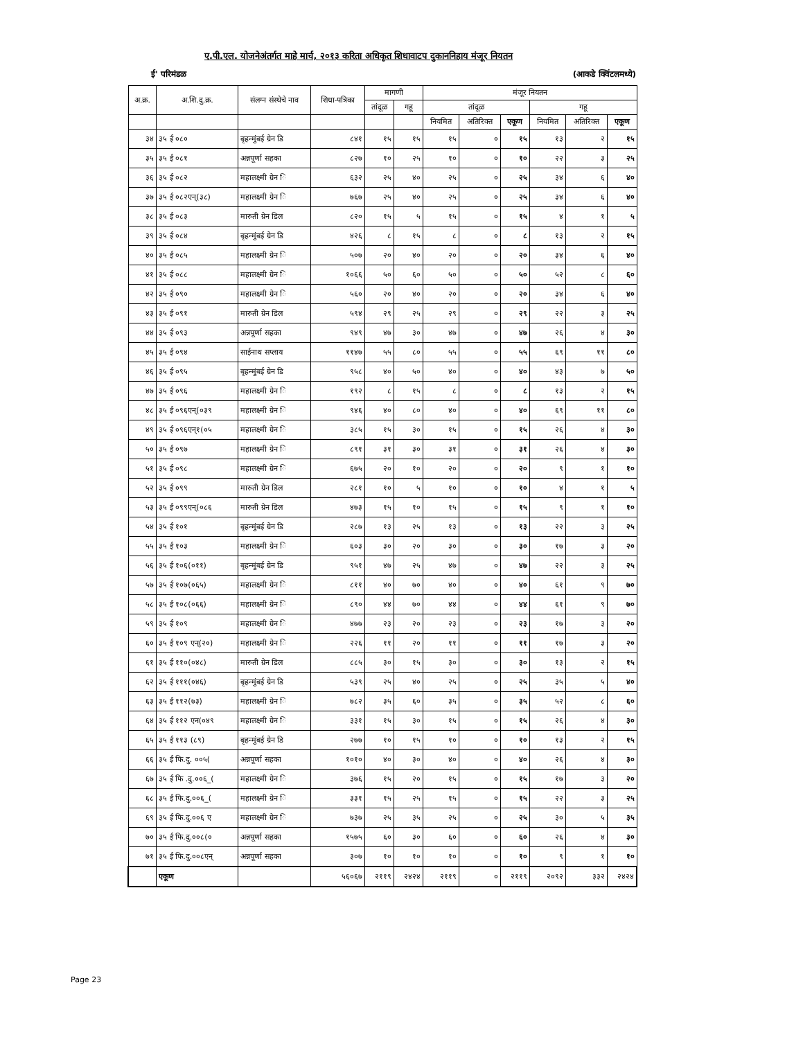ए.पी.एल. योजनेअंतर्गत माहे मार्च, २०१३ करिता अधिकृत शिधावाटप दुकाननिहाय मंजूर नियतन
ई' परिमंडळ (आकडे क्विंटलमध्ये)
| अ.क्र. | अ.शि.दु.क्र. | संलग्न संस्थेचे नाव | शिधा-पत्रिका | मागणी | | मंजूर नियतन | | | | | |
| --- | --- | --- | --- | --- | --- | --- | --- | --- | --- | --- | --- |
| | | | | तांदूळ | गहू | तांदूळ | | | गहू | | |
| | | | | | | नियमित | अतिरिक्त | एकूण | नियमित | अतिरिक्त | एकूण |
| ३४ | ३५ ई ०८० | बृहन्मुंबई ग्रेन डि | ८४१ | १५ | १५ | १५ | ० | १५ | १३ | २ | १५ |
| ३५ | ३५ ई ०८१ | अन्नपूर्णा सहका | ८२७ | १० | २५ | १० | ० | १० | २२ | ३ | २५ |
| ३६ | ३५ ई ०८२ | महालक्ष्मी ग्रेन ि | ६३२ | २५ | ४० | २५ | ० | २५ | ३४ | ६ | ४० |
| ३७ | ३५ ई ०८२एन्(३८) | महालक्ष्मी ग्रेन ि | ७६७ | २५ | ४० | २५ | ० | २५ | ३४ | ६ | ४० |
| ३८ | ३५ ई ०८३ | मारुती ग्रेन डिल | ८२० | १५ | ५ | १५ | ० | १५ | ४ | १ | ५ |
| ३९ | ३५ ई ०८४ | बृहन्मुंबई ग्रेन डि | ४२६ | ८ | १५ | ८ | ० | ८ | १३ | २ | १५ |
| ४० | ३५ ई ०८५ | महालक्ष्मी ग्रेन ि | ५०७ | २० | ४० | २० | ० | २० | ३४ | ६ | ४० |
| ४१ | ३५ ई ०८८ | महालक्ष्मी ग्रेन ि | १०६६ | ५० | ६० | ५० | ० | ५० | ५२ | ८ | ६० |
| ४२ | ३५ ई ०९० | महालक्ष्मी ग्रेन ि | ५६० | २० | ४० | २० | ० | २० | ३४ | ६ | ४० |
| ४३ | ३५ ई ०९१ | मारुती ग्रेन डिल | ५९४ | २९ | २५ | २९ | ० | २९ | २२ | ३ | २५ |
| ४४ | ३५ ई ०९३ | अन्नपूर्णा सहका | ९४९ | ४७ | ३० | ४७ | ० | ४७ | २६ | ४ | ३० |
| ४५ | ३५ ई ०९४ | साईनाथ सप्लाय | ११४७ | ५५ | ८० | ५५ | ० | ५५ | ६९ | ११ | ८० |
| ४६ | ३५ ई ०९५ | बृहन्मुंबई ग्रेन डि | ९५८ | ४० | ५० | ४० | ० | ४० | ४३ | ७ | ५० |
| ४७ | ३५ ई ०९६ | महालक्ष्मी ग्रेन ि | १९२ | ८ | १५ | ८ | ० | ८ | १३ | २ | १५ |
| ४८ | ३५ ई ०९६एन्(०३९ | महालक्ष्मी ग्रेन ि | ९४६ | ४० | ८० | ४० | ० | ४० | ६९ | ११ | ८० |
| ४९ | ३५ ई ०९६एन्१(०५ | महालक्ष्मी ग्रेन ि | ३८५ | १५ | ३० | १५ | ० | १५ | २६ | ४ | ३० |
| ५० | ३५ ई ०९७ | महालक्ष्मी ग्रेन ि | ८९१ | ३१ | ३० | ३१ | ० | ३१ | २६ | ४ | ३० |
| ५१ | ३५ ई ०९८ | महालक्ष्मी ग्रेन ि | ६७५ | २० | १० | २० | ० | २० | ९ | १ | १० |
| ५२ | ३५ ई ०९९ | मारुती ग्रेन डिल | २८१ | १० | ५ | १० | ० | १० | ४ | १ | ५ |
| ५३ | ३५ ई ०९९एन्(०८६ | मारुती ग्रेन डिल | ४७३ | १५ | १० | १५ | ० | १५ | ९ | १ | १० |
| ५४ | ३५ ई १०१ | बृहन्मुंबई ग्रेन डि | २८७ | १३ | २५ | १३ | ० | १३ | २२ | ३ | २५ |
| ५५ | ३५ ई १०३ | महालक्ष्मी ग्रेन ि | ६०३ | ३० | २० | ३० | ० | ३० | १७ | ३ | २० |
| ५६ | ३५ ई १०६(०११) | बृहन्मुंबई ग्रेन डि | ९५१ | ४७ | २५ | ४७ | ० | ४७ | २२ | ३ | २५ |
| ५७ | ३५ ई १०७(०६५) | महालक्ष्मी ग्रेन ि | ८११ | ४० | ७० | ४० | ० | ४० | ६१ | ९ | ७० |
| ५८ | ३५ ई १०८(०६६) | महालक्ष्मी ग्रेन ि | ८९० | ४४ | ७० | ४४ | ० | ४४ | ६१ | ९ | ७० |
| ५९ | ३५ ई १०९ | महालक्ष्मी ग्रेन ि | ४७७ | २३ | २० | २३ | ० | २३ | १७ | ३ | २० |
| ६० | ३५ ई १०९ एन्(२०) | महालक्ष्मी ग्रेन ि | २२६ | ११ | २० | ११ | ० | ११ | १७ | ३ | २० |
| ६१ | ३५ ई ११०(०४८) | मारुती ग्रेन डिल | ८८५ | ३० | १५ | ३० | ० | ३० | १३ | २ | १५ |
| ६२ | ३५ ई १११(०४६) | बृहन्मुंबई ग्रेन डि | ५३९ | २५ | ४० | २५ | ० | २५ | ३५ | ५ | ४० |
| ६३ | ३५ ई ११२(७३) | महालक्ष्मी ग्रेन ि | ७८२ | ३५ | ६० | ३५ | ० | ३५ | ५२ | ८ | ६० |
| ६४ | ३५ ई ११२ एन(०४९ | महालक्ष्मी ग्रेन ि | ३३१ | १५ | ३० | १५ | ० | १५ | २६ | ४ | ३० |
| ६५ | ३५ ई ११३ (८९) | बृहन्मुंबई ग्रेन डि | २७७ | १० | १५ | १० | ० | १० | १३ | २ | १५ |
| ६६ | ३५ ई फि.दु. ००५( | अन्नपूर्णा सहका | १०१० | ४० | ३० | ४० | ० | ४० | २६ | ४ | ३० |
| ६७ | ३५ ई फि .दु.००६_( | महालक्ष्मी ग्रेन ि | ३७६ | १५ | २० | १५ | ० | १५ | १७ | ३ | २० |
| ६८ | ३५ ई फि.दु.००६_( | महालक्ष्मी ग्रेन ि | ३३१ | १५ | २५ | १५ | ० | १५ | २२ | ३ | २५ |
| ६९ | ३५ ई फि.दु.००६ ए | महालक्ष्मी ग्रेन ि | ७३७ | २५ | ३५ | २५ | ० | २५ | ३० | ५ | ३५ |
| ७० | ३५ ई फि.दु.००८(० | अन्नपूर्णा सहका | १५७५ | ६० | ३० | ६० | ० | ६० | २६ | ४ | ३० |
| ७१ | ३५ ई फि.दु.००८एन् | अन्नपूर्णा सहका | ३०७ | १० | १० | १० | ० | १० | ९ | १ | १० |
| | एकूण | | ५६०६७ | २११९ | २४२४ | २११९ | ० | २११९ | २०९२ | ३३२ | २४२४ |
Page 23